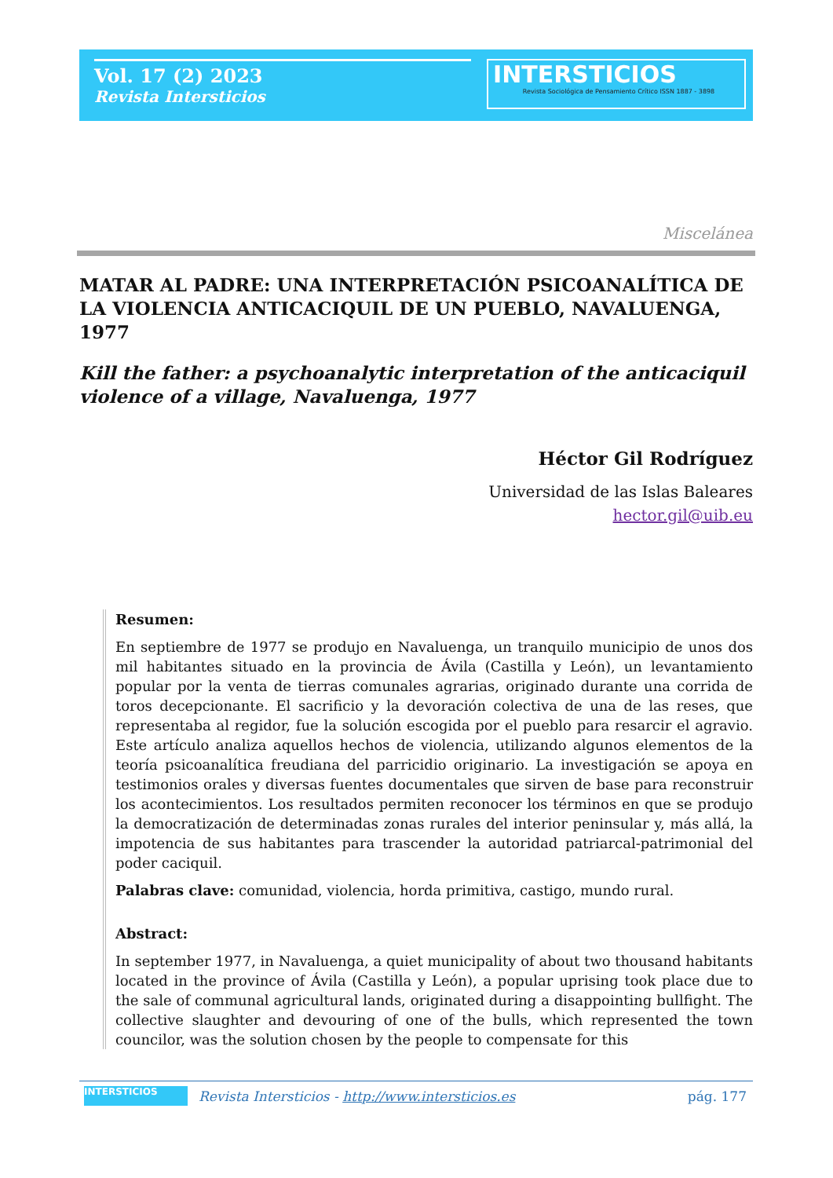Vol. 17 (2) 2023
Revista Intersticios
INTERSTICIOS
Revista Sociológica de Pensamiento Crítico ISSN 1887 - 3898
Miscelánea
MATAR AL PADRE: UNA INTERPRETACIÓN PSICOANALÍTICA DE LA VIOLENCIA ANTICACIQUIL DE UN PUEBLO, NAVALUENGA, 1977
Kill the father: a psychoanalytic interpretation of the anticaciquil violence of a village, Navaluenga, 1977
Héctor Gil Rodríguez
Universidad de las Islas Baleares
hector.gil@uib.eu
Resumen:
En septiembre de 1977 se produjo en Navaluenga, un tranquilo municipio de unos dos mil habitantes situado en la provincia de Ávila (Castilla y León), un levantamiento popular por la venta de tierras comunales agrarias, originado durante una corrida de toros decepcionante. El sacrificio y la devoración colectiva de una de las reses, que representaba al regidor, fue la solución escogida por el pueblo para resarcir el agravio. Este artículo analiza aquellos hechos de violencia, utilizando algunos elementos de la teoría psicoanalítica freudiana del parricidio originario. La investigación se apoya en testimonios orales y diversas fuentes documentales que sirven de base para reconstruir los acontecimientos. Los resultados permiten reconocer los términos en que se produjo la democratización de determinadas zonas rurales del interior peninsular y, más allá, la impotencia de sus habitantes para trascender la autoridad patriarcal-patrimonial del poder caciquil.
Palabras clave: comunidad, violencia, horda primitiva, castigo, mundo rural.
Abstract:
In september 1977, in Navaluenga, a quiet municipality of about two thousand habitants located in the province of Ávila (Castilla y León), a popular uprising took place due to the sale of communal agricultural lands, originated during a disappointing bullfight. The collective slaughter and devouring of one of the bulls, which represented the town councilor, was the solution chosen by the people to compensate for this
INTERSTICIOS Revista Intersticios - http://www.intersticios.es pág. 177